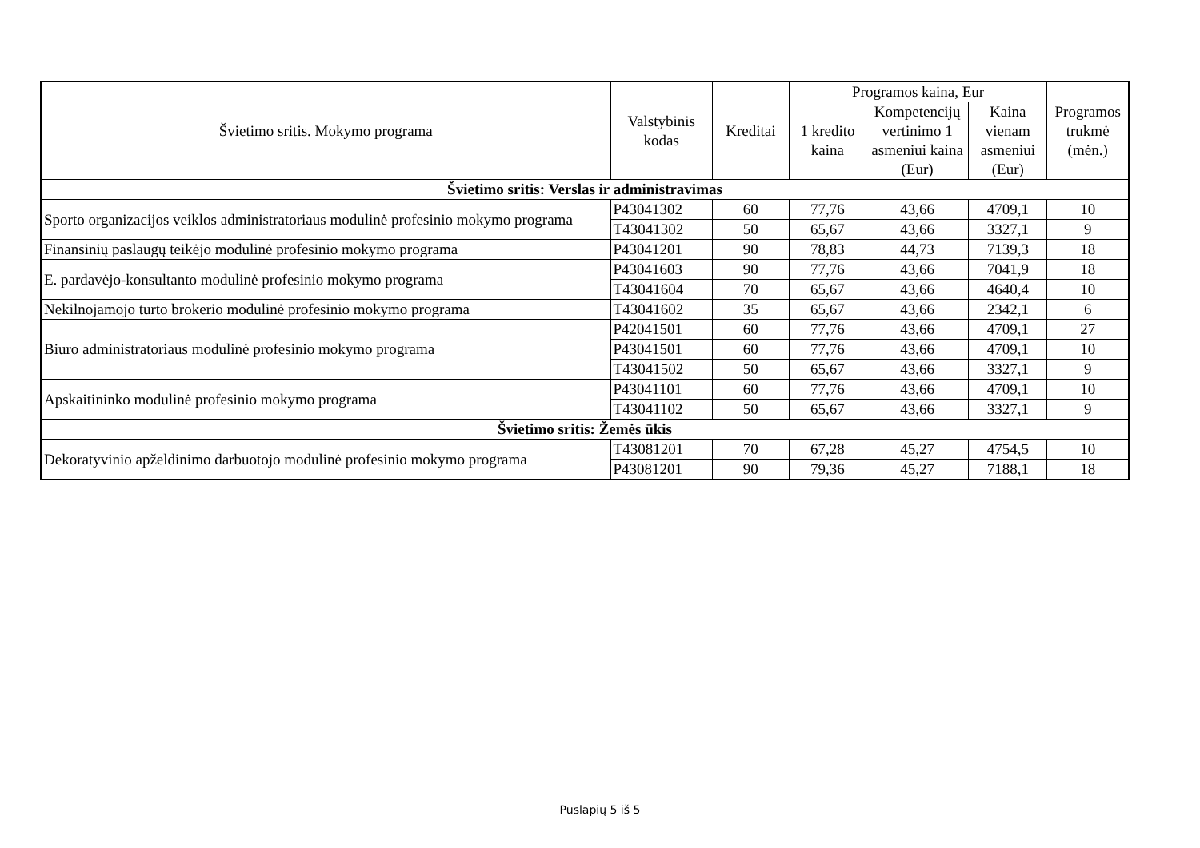| Švietimo sritis. Mokymo programa | Valstybinis kodas | Kreditai | Programos kaina, Eur | | | Programos trukmė (mėn.) |
| --- | --- | --- | --- | --- | --- | --- |
| | | | 1 kredito kaina | Kompetencijų vertinimo 1 asmeniui kaina (Eur) | Kaina vienam asmeniui (Eur) | |
| Švietimo sritis: Verslas ir administravimas | | | | | | |
| Sporto organizacijos veiklos administratoriaus modulinė profesinio mokymo programa | P43041302 | 60 | 77,76 | 43,66 | 4709,1 | 10 |
| | T43041302 | 50 | 65,67 | 43,66 | 3327,1 | 9 |
| Finansinių paslaugų teikėjo modulinė profesinio mokymo programa | P43041201 | 90 | 78,83 | 44,73 | 7139,3 | 18 |
| E. pardavėjo-konsultanto modulinė profesinio mokymo programa | P43041603 | 90 | 77,76 | 43,66 | 7041,9 | 18 |
| | T43041604 | 70 | 65,67 | 43,66 | 4640,4 | 10 |
| Nekilnojamojo turto brokerio modulinė profesinio mokymo programa | T43041602 | 35 | 65,67 | 43,66 | 2342,1 | 6 |
| Biuro administratoriaus modulinė profesinio mokymo programa | P42041501 | 60 | 77,76 | 43,66 | 4709,1 | 27 |
| | P43041501 | 60 | 77,76 | 43,66 | 4709,1 | 10 |
| | T43041502 | 50 | 65,67 | 43,66 | 3327,1 | 9 |
| Apskaitininko modulinė profesinio mokymo programa | P43041101 | 60 | 77,76 | 43,66 | 4709,1 | 10 |
| | T43041102 | 50 | 65,67 | 43,66 | 3327,1 | 9 |
| Švietimo sritis: Žemės ūkis | | | | | | |
| Dekoratyvinio apželdinimo darbuotojo modulinė profesinio mokymo programa | T43081201 | 70 | 67,28 | 45,27 | 4754,5 | 10 |
| | P43081201 | 90 | 79,36 | 45,27 | 7188,1 | 18 |
Puslapių 5 iš 5